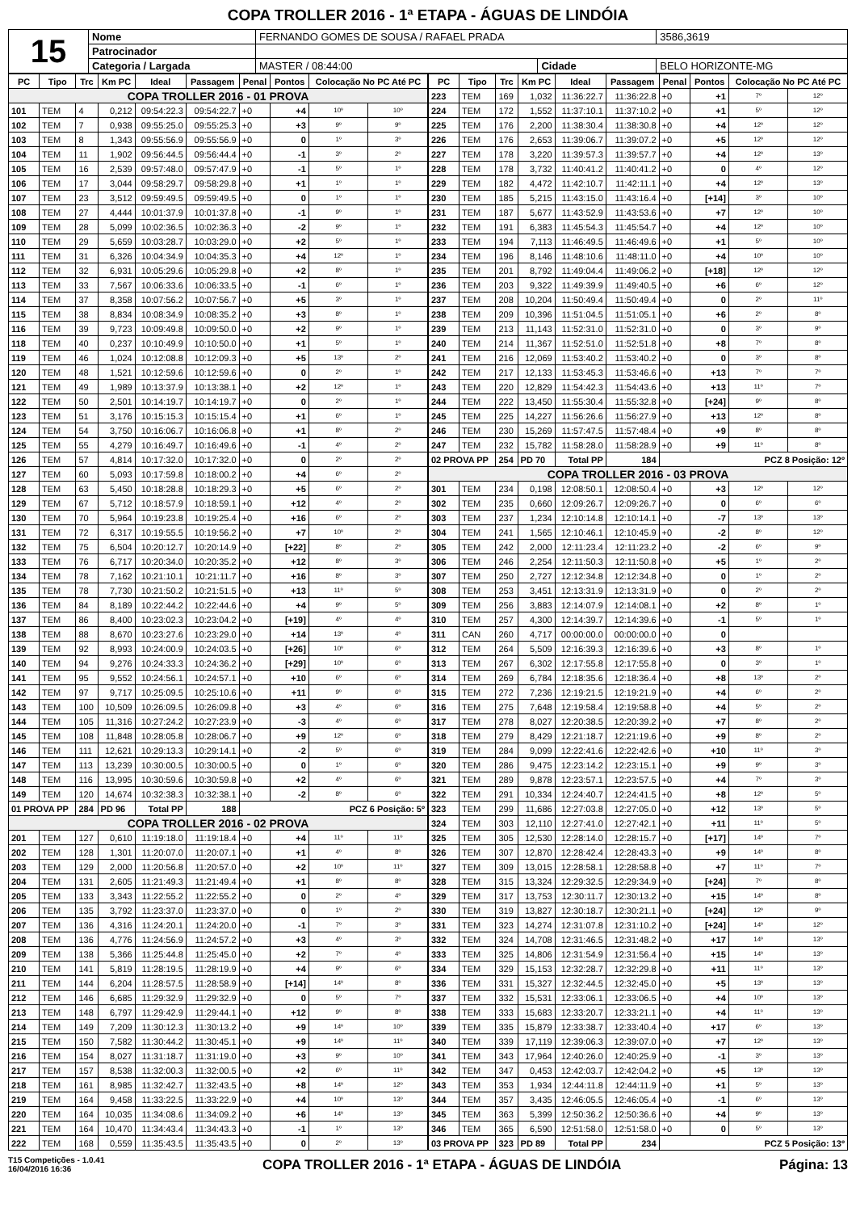COPA TROLLER 2016 - 1ª ETAPA - ÁGUAS DE LINDÓIA
| 15 | Nome | FERNANDO GOMES DE SOUSA / RAFAEL PRADA | | | 3586,3619 |
| | Patrocinador | | | | |
| | Categoria / Largada | MASTER / 08:44:00 | Cidade | BELO HORIZONTE-MG | |
| PC | Tipo | Trc | Km PC | Ideal | Passagem | Penal | Pontos | Colocação No PC Até PC | |
| --- | --- | --- | --- | --- | --- | --- | --- | --- | --- |
| COPA TROLLER 2016 - 01 PROVA | | | | | | | | | |
| 101 | TEM | 4 | 0,212 | 09:54:22.3 | 09:54:22.7 | +0 | +4 | 10º | 10º |
| 102 | TEM | 7 | 0,938 | 09:55:25.0 | 09:55:25.3 | +0 | +3 | 9º | 9º |
| 103 | TEM | 8 | 1,343 | 09:55:56.9 | 09:55:56.9 | +0 | 0 | 1º | 3º |
| 104 | TEM | 11 | 1,902 | 09:56:44.5 | 09:56:44.4 | +0 | -1 | 3º | 2º |
| 105 | TEM | 16 | 2,539 | 09:57:48.0 | 09:57:47.9 | +0 | -1 | 5º | 1º |
| 106 | TEM | 17 | 3,044 | 09:58:29.7 | 09:58:29.8 | +0 | +1 | 1º | 1º |
| 107 | TEM | 23 | 3,512 | 09:59:49.5 | 09:59:49.5 | +0 | 0 | 1º | 1º |
| 108 | TEM | 27 | 4,444 | 10:01:37.9 | 10:01:37.8 | +0 | -1 | 9º | 1º |
| 109 | TEM | 28 | 5,099 | 10:02:36.5 | 10:02:36.3 | +0 | -2 | 9º | 1º |
| 110 | TEM | 29 | 5,659 | 10:03:28.7 | 10:03:29.0 | +0 | +2 | 5º | 1º |
| 111 | TEM | 31 | 6,326 | 10:04:34.9 | 10:04:35.3 | +0 | +4 | 12º | 1º |
| 112 | TEM | 32 | 6,931 | 10:05:29.6 | 10:05:29.8 | +0 | +2 | 8º | 1º |
| 113 | TEM | 33 | 7,567 | 10:06:33.6 | 10:06:33.5 | +0 | -1 | 6º | 1º |
| 114 | TEM | 37 | 8,358 | 10:07:56.2 | 10:07:56.7 | +0 | +5 | 3º | 1º |
| 115 | TEM | 38 | 8,834 | 10:08:34.9 | 10:08:35.2 | +0 | +3 | 8º | 1º |
| 116 | TEM | 39 | 9,723 | 10:09:49.8 | 10:09:50.0 | +0 | +2 | 9º | 1º |
| 118 | TEM | 40 | 0,237 | 10:10:49.9 | 10:10:50.0 | +0 | +1 | 5º | 1º |
| 119 | TEM | 46 | 1,024 | 10:12:08.8 | 10:12:09.3 | +0 | +5 | 13º | 2º |
| 120 | TEM | 48 | 1,521 | 10:12:59.6 | 10:12:59.6 | +0 | 0 | 2º | 1º |
| 121 | TEM | 49 | 1,989 | 10:13:37.9 | 10:13:38.1 | +0 | +2 | 12º | 1º |
| 122 | TEM | 50 | 2,501 | 10:14:19.7 | 10:14:19.7 | +0 | 0 | 2º | 1º |
| 123 | TEM | 51 | 3,176 | 10:15:15.3 | 10:15:15.4 | +0 | +1 | 6º | 1º |
| 124 | TEM | 54 | 3,750 | 10:16:06.7 | 10:16:06.8 | +0 | +1 | 8º | 2º |
| 125 | TEM | 55 | 4,279 | 10:16:49.7 | 10:16:49.6 | +0 | -1 | 4º | 2º |
| 126 | TEM | 57 | 4,814 | 10:17:32.0 | 10:17:32.0 | +0 | 0 | 2º | 2º |
| 127 | TEM | 60 | 5,093 | 10:17:59.8 | 10:18:00.2 | +0 | +4 | 6º | 2º |
| 128 | TEM | 63 | 5,450 | 10:18:28.8 | 10:18:29.3 | +0 | +5 | 6º | 2º |
| 129 | TEM | 67 | 5,712 | 10:18:57.9 | 10:18:59.1 | +0 | +12 | 4º | 2º |
| 130 | TEM | 70 | 5,964 | 10:19:23.8 | 10:19:25.4 | +0 | +16 | 6º | 2º |
| 131 | TEM | 72 | 6,317 | 10:19:55.5 | 10:19:56.2 | +0 | +7 | 10º | 2º |
| 132 | TEM | 75 | 6,504 | 10:20:12.7 | 10:20:14.9 | +0 | [+22] | 8º | 2º |
| 133 | TEM | 76 | 6,717 | 10:20:34.0 | 10:20:35.2 | +0 | +12 | 8º | 3º |
| 134 | TEM | 78 | 7,162 | 10:21:10.1 | 10:21:11.7 | +0 | +16 | 8º | 3º |
| 135 | TEM | 78 | 7,730 | 10:21:50.2 | 10:21:51.5 | +0 | +13 | 11º | 5º |
| 136 | TEM | 84 | 8,189 | 10:22:44.2 | 10:22:44.6 | +0 | +4 | 9º | 5º |
| 137 | TEM | 86 | 8,400 | 10:23:02.3 | 10:23:04.2 | +0 | [+19] | 4º | 4º |
| 138 | TEM | 88 | 8,670 | 10:23:27.6 | 10:23:29.0 | +0 | +14 | 13º | 4º |
| 139 | TEM | 92 | 8,993 | 10:24:00.9 | 10:24:03.5 | +0 | [+26] | 10º | 6º |
| 140 | TEM | 94 | 9,276 | 10:24:33.3 | 10:24:36.2 | +0 | [+29] | 10º | 6º |
| 141 | TEM | 95 | 9,552 | 10:24:56.1 | 10:24:57.1 | +0 | +10 | 6º | 6º |
| 142 | TEM | 97 | 9,717 | 10:25:09.5 | 10:25:10.6 | +0 | +11 | 9º | 6º |
| 143 | TEM | 100 | 10,509 | 10:26:09.5 | 10:26:09.8 | +0 | +3 | 4º | 6º |
| 144 | TEM | 105 | 11,316 | 10:27:24.2 | 10:27:23.9 | +0 | -3 | 4º | 6º |
| 145 | TEM | 108 | 11,848 | 10:28:05.8 | 10:28:06.7 | +0 | +9 | 12º | 6º |
| 146 | TEM | 111 | 12,621 | 10:29:13.3 | 10:29:14.1 | +0 | -2 | 5º | 6º |
| 147 | TEM | 113 | 13,239 | 10:30:00.5 | 10:30:00.5 | +0 | 0 | 1º | 6º |
| 148 | TEM | 116 | 13,995 | 10:30:59.6 | 10:30:59.8 | +0 | +2 | 4º | 6º |
| 149 | TEM | 120 | 14,674 | 10:32:38.3 | 10:32:38.1 | +0 | -2 | 8º | 6º |
| 01 PROVA PP | | 284 | PD 96 | Total PP | 188 | PCZ 6 Posição: 5º | | | |
| COPA TROLLER 2016 - 02 PROVA | | | | | | | | | |
| 201 | TEM | 127 | 0,610 | 11:19:18.0 | 11:19:18.4 | +0 | +4 | 11º | 11º |
| 202 | TEM | 128 | 1,301 | 11:20:07.0 | 11:20:07.1 | +0 | +1 | 4º | 8º |
| 203 | TEM | 129 | 2,000 | 11:20:56.8 | 11:20:57.0 | +0 | +2 | 10º | 11º |
| 204 | TEM | 131 | 2,605 | 11:21:49.3 | 11:21:49.4 | +0 | +1 | 8º | 8º |
| 205 | TEM | 133 | 3,343 | 11:22:55.2 | 11:22:55.2 | +0 | 0 | 2º | 4º |
| 206 | TEM | 135 | 3,792 | 11:23:37.0 | 11:23:37.0 | +0 | 0 | 1º | 2º |
| 207 | TEM | 136 | 4,316 | 11:24:20.1 | 11:24:20.0 | +0 | -1 | 7º | 3º |
| 208 | TEM | 136 | 4,776 | 11:24:56.9 | 11:24:57.2 | +0 | +3 | 4º | 3º |
| 209 | TEM | 138 | 5,366 | 11:25:44.8 | 11:25:45.0 | +0 | +2 | 7º | 4º |
| 210 | TEM | 141 | 5,819 | 11:28:19.5 | 11:28:19.9 | +0 | +4 | 9º | 6º |
| 211 | TEM | 144 | 6,204 | 11:28:57.5 | 11:28:58.9 | +0 | [+14] | 14º | 8º |
| 212 | TEM | 146 | 6,685 | 11:29:32.9 | 11:29:32.9 | +0 | 0 | 5º | 7º |
| 213 | TEM | 148 | 6,797 | 11:29:42.9 | 11:29:44.1 | +0 | +12 | 9º | 8º |
| 214 | TEM | 149 | 7,209 | 11:30:12.3 | 11:30:13.2 | +0 | +9 | 14º | 10º |
| 215 | TEM | 150 | 7,582 | 11:30:44.2 | 11:30:45.1 | +0 | +9 | 14º | 11º |
| 216 | TEM | 154 | 8,027 | 11:31:18.7 | 11:31:19.0 | +0 | +3 | 9º | 10º |
| 217 | TEM | 157 | 8,538 | 11:32:00.3 | 11:32:00.5 | +0 | +2 | 6º | 11º |
| 218 | TEM | 161 | 8,985 | 11:32:42.7 | 11:32:43.5 | +0 | +8 | 14º | 12º |
| 219 | TEM | 164 | 9,458 | 11:33:22.5 | 11:33:22.9 | +0 | +4 | 10º | 13º |
| 220 | TEM | 164 | 10,035 | 11:34:08.6 | 11:34:09.2 | +0 | +6 | 14º | 13º |
| 221 | TEM | 164 | 10,470 | 11:34:43.4 | 11:34:43.3 | +0 | -1 | 1º | 13º |
| 222 | TEM | 168 | 0,559 | 11:35:43.5 | 11:35:43.5 | +0 | 0 | 2º | 13º |
| PC | Tipo | Trc | Km PC | Ideal | Passagem | Penal | Pontos | Colocação No PC Até PC | |
| --- | --- | --- | --- | --- | --- | --- | --- | --- | --- |
| 223 | TEM | 169 | 1,032 | 11:36:22.7 | 11:36:22.8 | +0 | +1 | 7º | 12º |
| 224 | TEM | 172 | 1,552 | 11:37:10.1 | 11:37:10.2 | +0 | +1 | 5º | 12º |
| 225 | TEM | 176 | 2,200 | 11:38:30.4 | 11:38:30.8 | +0 | +4 | 12º | 12º |
| 226 | TEM | 176 | 2,653 | 11:39:06.7 | 11:39:07.2 | +0 | +5 | 12º | 12º |
| 227 | TEM | 178 | 3,220 | 11:39:57.3 | 11:39:57.7 | +0 | +4 | 12º | 13º |
| 228 | TEM | 178 | 3,732 | 11:40:41.2 | 11:40:41.2 | +0 | 0 | 4º | 12º |
| 229 | TEM | 182 | 4,472 | 11:42:10.7 | 11:42:11.1 | +0 | +4 | 12º | 13º |
| 230 | TEM | 185 | 5,215 | 11:43:15.0 | 11:43:16.4 | +0 | [+14] | 3º | 10º |
| 231 | TEM | 187 | 5,677 | 11:43:52.9 | 11:43:53.6 | +0 | +7 | 12º | 10º |
| 232 | TEM | 191 | 6,383 | 11:45:54.3 | 11:45:54.7 | +0 | +4 | 12º | 10º |
| 233 | TEM | 194 | 7,113 | 11:46:49.5 | 11:46:49.6 | +0 | +1 | 5º | 10º |
| 234 | TEM | 196 | 8,146 | 11:48:10.6 | 11:48:11.0 | +0 | +4 | 10º | 10º |
| 235 | TEM | 201 | 8,792 | 11:49:04.4 | 11:49:06.2 | +0 | [+18] | 12º | 12º |
| 236 | TEM | 203 | 9,322 | 11:49:39.9 | 11:49:40.5 | +0 | +6 | 6º | 12º |
| 237 | TEM | 208 | 10,204 | 11:50:49.4 | 11:50:49.4 | +0 | 0 | 2º | 11º |
| 238 | TEM | 209 | 10,396 | 11:51:04.5 | 11:51:05.1 | +0 | +6 | 2º | 8º |
| 239 | TEM | 213 | 11,143 | 11:52:31.0 | 11:52:31.0 | +0 | 0 | 3º | 9º |
| 240 | TEM | 214 | 11,367 | 11:52:51.0 | 11:52:51.8 | +0 | +8 | 7º | 8º |
| 241 | TEM | 216 | 12,069 | 11:53:40.2 | 11:53:40.2 | +0 | 0 | 3º | 8º |
| 242 | TEM | 217 | 12,133 | 11:53:45.3 | 11:53:46.6 | +0 | +13 | 7º | 7º |
| 243 | TEM | 220 | 12,829 | 11:54:42.3 | 11:54:43.6 | +0 | +13 | 11º | 7º |
| 244 | TEM | 222 | 13,450 | 11:55:30.4 | 11:55:32.8 | +0 | [+24] | 9º | 8º |
| 245 | TEM | 225 | 14,227 | 11:56:26.6 | 11:56:27.9 | +0 | +13 | 12º | 8º |
| 246 | TEM | 230 | 15,269 | 11:57:47.5 | 11:57:48.4 | +0 | +9 | 8º | 8º |
| 247 | TEM | 232 | 15,782 | 11:58:28.0 | 11:58:28.9 | +0 | +9 | 11º | 8º |
| 02 PROVA PP | | 254 | PD 70 | Total PP | 184 | PCZ 8 Posição: 12º | | | |
| COPA TROLLER 2016 - 03 PROVA | | | | | | | | | |
| 301 | TEM | 234 | 0,198 | 12:08:50.1 | 12:08:50.4 | +0 | +3 | 12º | 12º |
| 302 | TEM | 235 | 0,660 | 12:09:26.7 | 12:09:26.7 | +0 | 0 | 6º | 6º |
| 303 | TEM | 237 | 1,234 | 12:10:14.8 | 12:10:14.1 | +0 | -7 | 13º | 13º |
| 304 | TEM | 241 | 1,565 | 12:10:46.1 | 12:10:45.9 | +0 | -2 | 8º | 12º |
| 305 | TEM | 242 | 2,000 | 12:11:23.4 | 12:11:23.2 | +0 | -2 | 6º | 9º |
| 306 | TEM | 246 | 2,254 | 12:11:50.3 | 12:11:50.8 | +0 | +5 | 1º | 2º |
| 307 | TEM | 250 | 2,727 | 12:12:34.8 | 12:12:34.8 | +0 | 0 | 1º | 2º |
| 308 | TEM | 253 | 3,451 | 12:13:31.9 | 12:13:31.9 | +0 | 0 | 2º | 2º |
| 309 | TEM | 256 | 3,883 | 12:14:07.9 | 12:14:08.1 | +0 | +2 | 8º | 1º |
| 310 | TEM | 257 | 4,300 | 12:14:39.7 | 12:14:39.6 | +0 | -1 | 5º | 1º |
| 311 | CAN | 260 | 4,717 | 00:00:00.0 | 00:00:00.0 | +0 | 0 | | |
| 312 | TEM | 264 | 5,509 | 12:16:39.3 | 12:16:39.6 | +0 | +3 | 8º | 1º |
| 313 | TEM | 267 | 6,302 | 12:17:55.8 | 12:17:55.8 | +0 | 0 | 3º | 1º |
| 314 | TEM | 269 | 6,784 | 12:18:35.6 | 12:18:36.4 | +0 | +8 | 13º | 2º |
| 315 | TEM | 272 | 7,236 | 12:19:21.5 | 12:19:21.9 | +0 | +4 | 6º | 2º |
| 316 | TEM | 275 | 7,648 | 12:19:58.4 | 12:19:58.8 | +0 | +4 | 5º | 2º |
| 317 | TEM | 278 | 8,027 | 12:20:38.5 | 12:20:39.2 | +0 | +7 | 8º | 2º |
| 318 | TEM | 279 | 8,429 | 12:21:18.7 | 12:21:19.6 | +0 | +9 | 8º | 2º |
| 319 | TEM | 284 | 9,099 | 12:22:41.6 | 12:22:42.6 | +0 | +10 | 11º | 3º |
| 320 | TEM | 286 | 9,475 | 12:23:14.2 | 12:23:15.1 | +0 | +9 | 9º | 3º |
| 321 | TEM | 289 | 9,878 | 12:23:57.1 | 12:23:57.5 | +0 | +4 | 7º | 3º |
| 322 | TEM | 291 | 10,334 | 12:24:40.7 | 12:24:41.5 | +0 | +8 | 12º | 5º |
| 323 | TEM | 299 | 11,686 | 12:27:03.8 | 12:27:05.0 | +0 | +12 | 13º | 5º |
| 324 | TEM | 303 | 12,110 | 12:27:41.0 | 12:27:42.1 | +0 | +11 | 11º | 5º |
| 325 | TEM | 305 | 12,530 | 12:28:14.0 | 12:28:15.7 | +0 | [+17] | 14º | 7º |
| 326 | TEM | 307 | 12,870 | 12:28:42.4 | 12:28:43.3 | +0 | +9 | 14º | 8º |
| 327 | TEM | 309 | 13,015 | 12:28:58.1 | 12:28:58.8 | +0 | +7 | 11º | 7º |
| 328 | TEM | 315 | 13,324 | 12:29:32.5 | 12:29:34.9 | +0 | [+24] | 7º | 8º |
| 329 | TEM | 317 | 13,753 | 12:30:11.7 | 12:30:13.2 | +0 | +15 | 14º | 8º |
| 330 | TEM | 319 | 13,827 | 12:30:18.7 | 12:30:21.1 | +0 | [+24] | 12º | 9º |
| 331 | TEM | 323 | 14,274 | 12:31:07.8 | 12:31:10.2 | +0 | [+24] | 14º | 12º |
| 332 | TEM | 324 | 14,708 | 12:31:46.5 | 12:31:48.2 | +0 | +17 | 14º | 13º |
| 333 | TEM | 325 | 14,806 | 12:31:54.9 | 12:31:56.4 | +0 | +15 | 14º | 13º |
| 334 | TEM | 329 | 15,153 | 12:32:28.7 | 12:32:29.8 | +0 | +11 | 11º | 13º |
| 336 | TEM | 331 | 15,327 | 12:32:44.5 | 12:32:45.0 | +0 | +5 | 13º | 13º |
| 337 | TEM | 332 | 15,531 | 12:33:06.1 | 12:33:06.5 | +0 | +4 | 10º | 13º |
| 338 | TEM | 333 | 15,683 | 12:33:20.7 | 12:33:21.1 | +0 | +4 | 11º | 13º |
| 339 | TEM | 335 | 15,879 | 12:33:38.7 | 12:33:40.4 | +0 | +17 | 6º | 13º |
| 340 | TEM | 339 | 17,119 | 12:39:06.3 | 12:39:07.0 | +0 | +7 | 12º | 13º |
| 341 | TEM | 343 | 17,964 | 12:40:26.0 | 12:40:25.9 | +0 | -1 | 3º | 13º |
| 342 | TEM | 347 | 0,453 | 12:42:03.7 | 12:42:04.2 | +0 | +5 | 13º | 13º |
| 343 | TEM | 353 | 1,934 | 12:44:11.8 | 12:44:11.9 | +0 | +1 | 5º | 13º |
| 344 | TEM | 357 | 3,435 | 12:46:05.5 | 12:46:05.4 | +0 | -1 | 6º | 13º |
| 345 | TEM | 363 | 5,399 | 12:50:36.2 | 12:50:36.6 | +0 | +4 | 9º | 13º |
| 346 | TEM | 365 | 6,590 | 12:51:58.0 | 12:51:58.0 | +0 | 0 | 5º | 13º |
| 03 PROVA PP | | 323 | PD 89 | Total PP | 234 | PCZ 5 Posição: 13º | | | |
T15 Competições - 1.0.41
16/04/2016 16:36
COPA TROLLER 2016 - 1ª ETAPA - ÁGUAS DE LINDÓIA
Página: 13